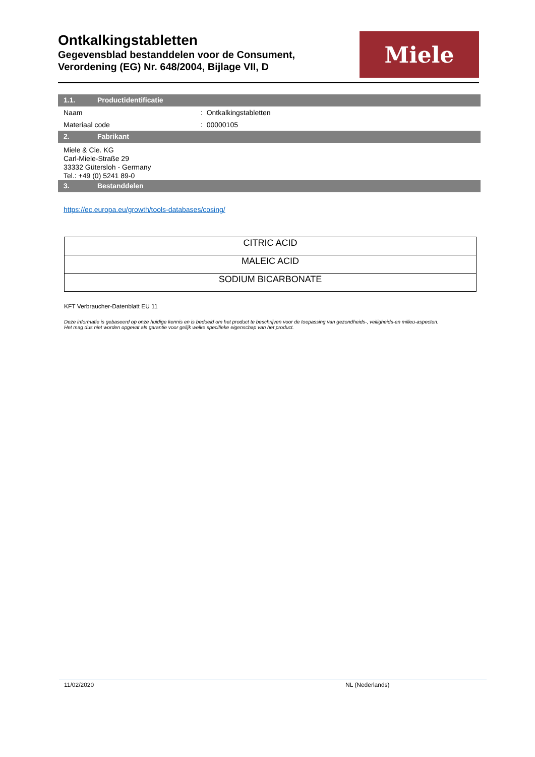Ontkalkingstabletten
Gegevensblad bestanddelen voor de Consument,
Verordening (EG) Nr. 648/2004, Bijlage VII, D
Miele
1.1. Productidentificatie
Naam : Ontkalkingstabletten
Materiaal code : 00000105
2. Fabrikant
Miele & Cie. KG
Carl-Miele-Straße 29
33332 Gütersloh - Germany
Tel.: +49 (0) 5241 89-0
3. Bestanddelen
https://ec.europa.eu/growth/tools-databases/cosing/
| CITRIC ACID |
| MALEIC ACID |
| SODIUM BICARBONATE |
KFT Verbraucher-Datenblatt EU 11
Deze informatie is gebaseerd op onze huidige kennis en is bedoeld om het product te beschrijven voor de toepassing van gezondheids-, veiligheids-en milieu-aspecten.
Het mag dus niet worden opgevat als garantie voor gelijk welke specifieke eigenschap van het product.
11/02/2020 NL (Nederlands)